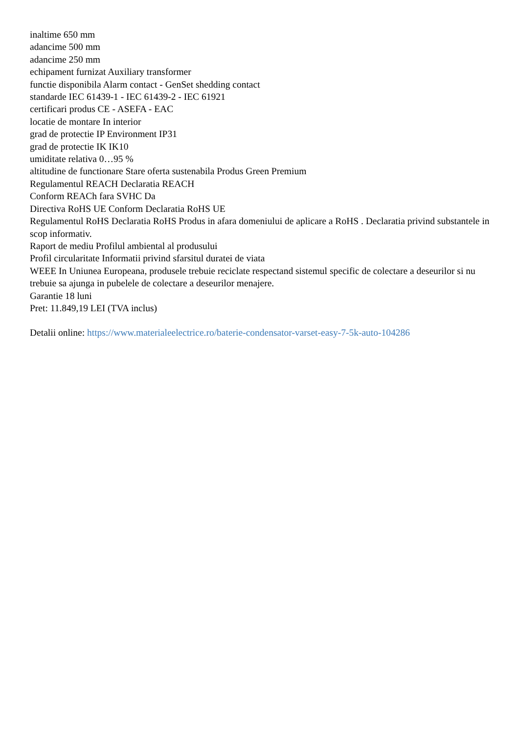inaltime 650 mm
adancime 500 mm
adancime 250 mm
echipament furnizat Auxiliary transformer
functie disponibila Alarm contact - GenSet shedding contact
standarde IEC 61439-1 - IEC 61439-2 - IEC 61921
certificari produs CE - ASEFA - EAC
locatie de montare In interior
grad de protectie IP Environment IP31
grad de protectie IK IK10
umiditate relativa 0…95 %
altitudine de functionare Stare oferta sustenabila Produs Green Premium
Regulamentul REACH Declaratia REACH
Conform REACh fara SVHC Da
Directiva RoHS UE Conform Declaratia RoHS UE
Regulamentul RoHS Declaratia RoHS Produs in afara domeniului de aplicare a RoHS . Declaratia privind substantele in scop informativ.
Raport de mediu Profilul ambiental al produsului
Profil circularitate Informatii privind sfarsitul duratei de viata
WEEE In Uniunea Europeana, produsele trebuie reciclate respectand sistemul specific de colectare a deseurilor si nu trebuie sa ajunga in pubelele de colectare a deseurilor menajere.
Garantie 18 luni
Pret: 11.849,19 LEI (TVA inclus)
Detalii online: https://www.materialeelectrice.ro/baterie-condensator-varset-easy-7-5k-auto-104286